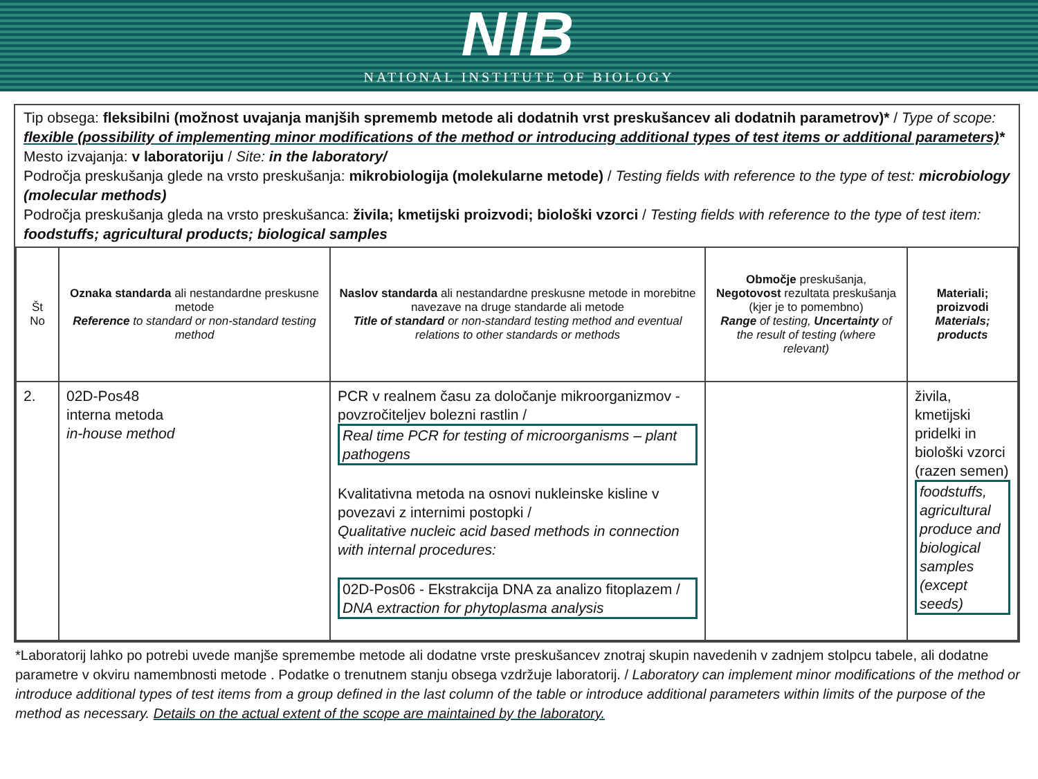NIB
NATIONAL INSTITUTE OF BIOLOGY
Tip obsega: fleksibilni (možnost uvajanja manjših sprememb metode ali dodatnih vrst preskušancev ali dodatnih parametrov)* / Type of scope: flexible (possibility of implementing minor modifications of the method or introducing additional types of test items or additional parameters)*
Mesto izvajanja: v laboratoriju / Site: in the laboratory/
Področja preskušanja glede na vrsto preskušanja: mikrobiologija (molekularne metode) / Testing fields with reference to the type of test: microbiology (molecular methods)
Področja preskušanja gleda na vrsto preskušanca: živila; kmetijski proizvodi; biološki vzorci / Testing fields with reference to the type of test item: foodstuffs; agricultural products; biological samples
| Št No | Oznaka standarda ali nestandardne preskusne metode Reference to standard or non-standard testing method | Naslov standarda ali nestandardne preskusne metode in morebitne navezave na druge standarde ali metode Title of standard or non-standard testing method and eventual relations to other standards or methods | Območje preskušanja, Negotovost rezultata preskušanja (kjer je to pomembno) Range of testing, Uncertainty of the result of testing (where relevant) | Materiali; proizvodi Materials; products |
| --- | --- | --- | --- | --- |
| 2. | 02D-Pos48 interna metoda in-house method | PCR v realnem času za določanje mikroorganizmov - povzročiteljev bolezni rastlin / Real time PCR for testing of microorganisms – plant pathogens Kvalitativna metoda na osnovi nukleinske kisline v povezavi z internimi postopki / Qualitative nucleic acid based methods in connection with internal procedures: 02D-Pos06 - Ekstrakcija DNA za analizo fitoplazem / DNA extraction for phytoplasma analysis | | živila, kmetijski pridelki in biološki vzorci (razen semen) foodstuffs, agricultural produce and biological samples (except seeds) |
*Laboratorij lahko po potrebi uvede manjše spremembe metode ali dodatne vrste preskušancev znotraj skupin navedenih v zadnjem stolpcu tabele, ali dodatne parametre v okviru namembnosti metode . Podatke o trenutnem stanju obsega vzdržuje laboratorij. / Laboratory can implement minor modifications of the method or introduce additional types of test items from a group defined in the last column of the table or introduce additional parameters within limits of the purpose of the method as necessary. Details on the actual extent of the scope are maintained by the laboratory.